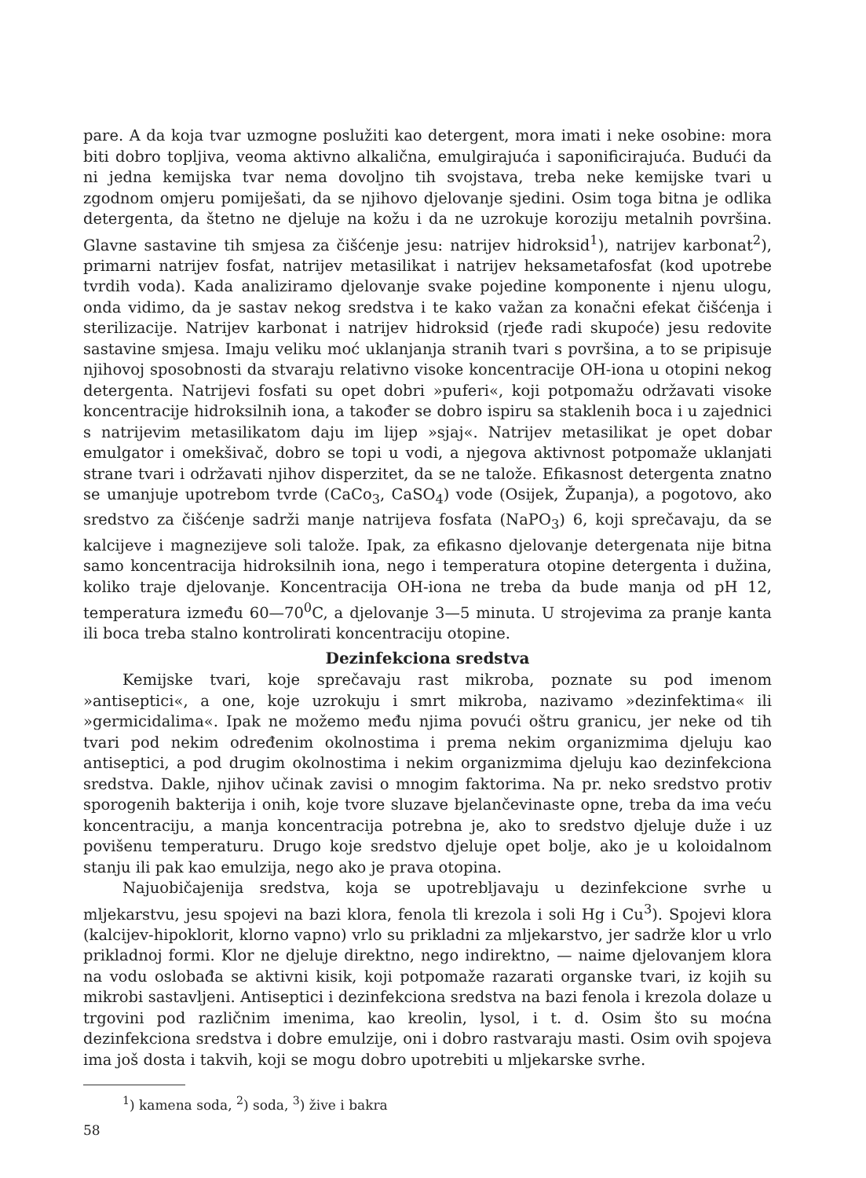pare. A da koja tvar uzmogne poslužiti kao detergent, mora imati i neke osobine: mora biti dobro topljiva, veoma aktivno alkalična, emulgirajuća i saponificirajuća. Budući da ni jedna kemijska tvar nema dovoljno tih svojstava, treba neke kemijske tvari u zgodnom omjeru pomiješati, da se njihovo djelovanje sjedini. Osim toga bitna je odlika detergenta, da štetno ne djeluje na kožu i da ne uzrokuje koroziju metalnih površina. Glavne sastavine tih smjesa za čišćenje jesu: natrijev hidroksid<sup>1</sup>), natrijev karbonat<sup>2</sup>), primarni natrijev fosfat, natrijev metasilikat i natrijev heksametafosfat (kod upotrebe tvrdih voda). Kada analiziramo djelovanje svake pojedine komponente i njenu ulogu, onda vidimo, da je sastav nekog sredstva i te kako važan za konačni efekat čišćenja i sterilizacije. Natrijev karbonat i natrijev hidroksid (rjeđe radi skupoće) jesu redovite sastavine smjesa. Imaju veliku moć uklanjanja stranih tvari s površina, a to se pripisuje njihovoj sposobnosti da stvaraju relativno visoke koncentracije OH-iona u otopini nekog detergenta. Natrijevi fosfati su opet dobri »puferi«, koji potpomažu održavati visoke koncentracije hidroksilnih iona, a također se dobro ispiru sa staklenih boca i u zajednici s natrijevim metasilikatom daju im lijep »sjaj«. Natrijev metasilikat je opet dobar emulgator i omekšivač, dobro se topi u vodi, a njegova aktivnost potpomaže uklanjati strane tvari i održavati njihov disperzitet, da se ne talože. Efikasnost detergenta znatno se umanjuje upotrebom tvrde (CaCo<sub>3</sub>, CaSO<sub>4</sub>) vode (Osijek, Županja), a pogotovo, ako sredstvo za čišćenje sadrži manje natrijeva fosfata (NaPO<sub>3</sub>) 6, koji sprečavaju, da se kalcijeve i magnezijeve soli talože. Ipak, za efikasno djelovanje detergenata nije bitna samo koncentracija hidroksilnih iona, nego i temperatura otopine detergenta i dužina, koliko traje djelovanje. Koncentracija OH-iona ne treba da bude manja od pH 12, temperatura između 60—70<sup>0</sup>C, a djelovanje 3—5 minuta. U strojevima za pranje kanta ili boca treba stalno kontrolirati koncentraciju otopine.
Dezinfekciona sredstva
Kemijske tvari, koje sprečavaju rast mikroba, poznate su pod imenom »antiseptici«, a one, koje uzrokuju i smrt mikroba, nazivamo »dezinfektima« ili »germicidalima«. Ipak ne možemo među njima povući oštru granicu, jer neke od tih tvari pod nekim određenim okolnostima i prema nekim organizmima djeluju kao antiseptici, a pod drugim okolnostima i nekim organizmima djeluju kao dezinfekciona sredstva. Dakle, njihov učinak zavisi o mnogim faktorima. Na pr. neko sredstvo protiv sporogenih bakterija i onih, koje tvore sluzave bjelančevinaste opne, treba da ima veću koncentraciju, a manja koncentracija potrebna je, ako to sredstvo djeluje duže i uz povišenu temperaturu. Drugo koje sredstvo djeluje opet bolje, ako je u koloidalnom stanju ili pak kao emulzija, nego ako je prava otopina.
Najuobičajenija sredstva, koja se upotrebljavaju u dezinfekcione svrhe u mljekarstvu, jesu spojevi na bazi klora, fenola tli krezola i soli Hg i Cu<sup>3</sup>). Spojevi klora (kalcijev-hipoklorit, klorno vapno) vrlo su prikladni za mljekarstvo, jer sadrže klor u vrlo prikladnoj formi. Klor ne djeluje direktno, nego indirektno, — naime djelovanjem klora na vodu oslobađa se aktivni kisik, koji potpomaže razarati organske tvari, iz kojih su mikrobi sastavljeni. Antiseptici i dezinfekciona sredstva na bazi fenola i krezola dolaze u trgovini pod različnim imenima, kao kreolin, lysol, i t. d. Osim što su moćna dezinfekciona sredstva i dobre emulzije, oni i dobro rastvaraju masti. Osim ovih spojeva ima još dosta i takvih, koji se mogu dobro upotrebiti u mljekarske svrhe.
<sup>1</sup>) kamena soda, <sup>2</sup>) soda, <sup>3</sup>) žive i bakra
58